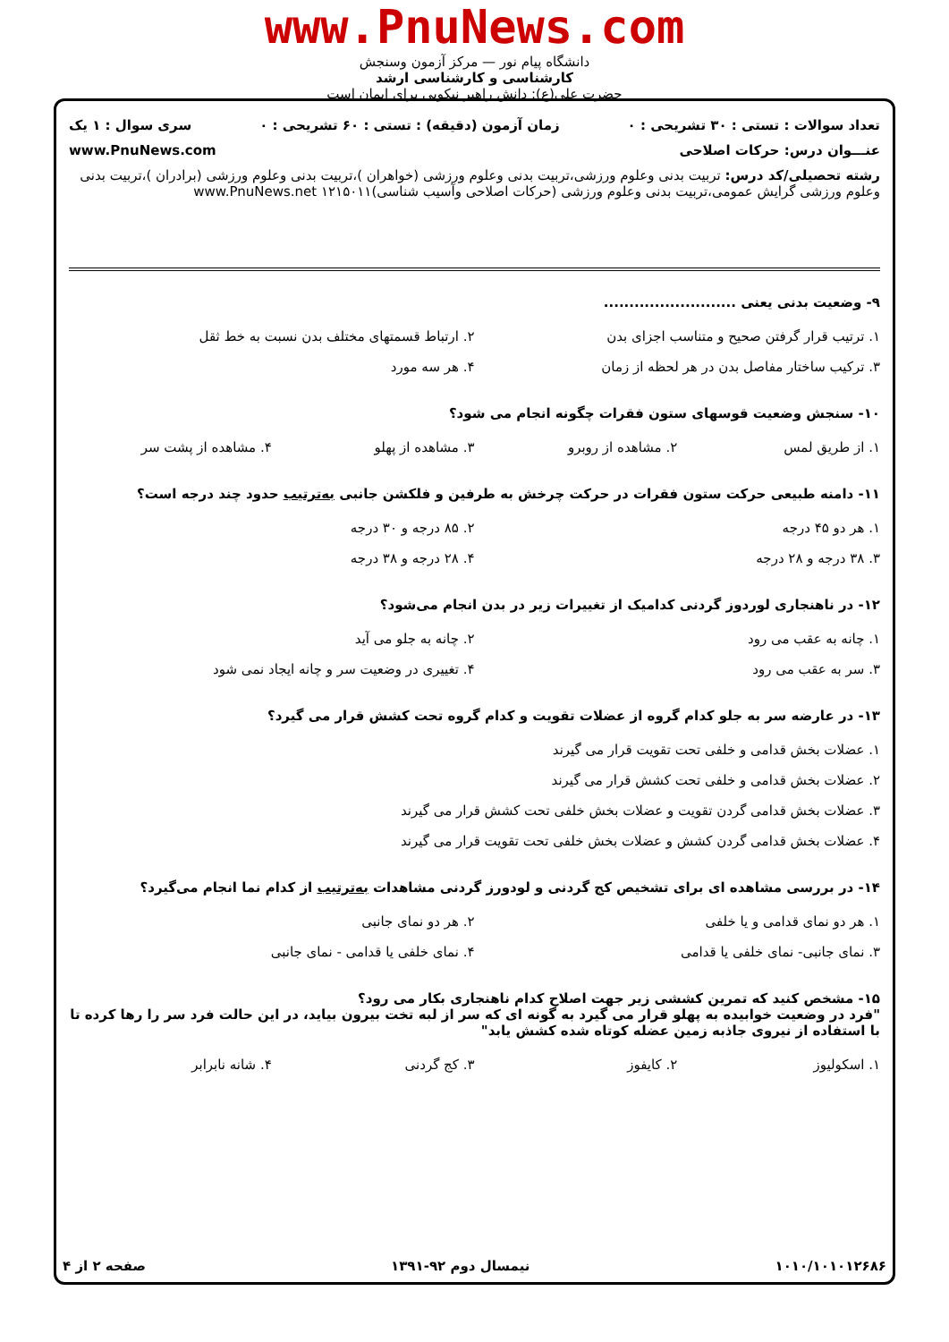www.PnuNews.com
دانشگاه پیام نور — مرکز آزمون وسنجش
کارشناسی و کارشناسی ارشد
حضرت علی(ع): دانش راهبر نیکویی برای ایمان است
تعداد سوالات : تستی : ۳۰ تشریحی : ۰ زمان آزمون (دقیقه) : تستی : ۶۰ تشریحی : ۰ سری سوال : ۱ یک
عنـــوان درس: حرکات اصلاحی www.PnuNews.com
رشته تحصیلی/کد درس: تربیت بدنی وعلوم ورزشی،تربیت بدنی وعلوم ورزشی (خواهران )،تربیت بدنی وعلوم ورزشی (برادران )،تربیت بدنی وعلوم ورزشی گرایش عمومی،تربیت بدنی وعلوم ورزشی (حرکات اصلاحی وآسیب شناسی)۱۲۱۵۰۱۱ www.PnuNews.net
۹- وضعیت بدنی یعنی ..........................
۱. ترتیب قرار گرفتن صحیح و متناسب اجزای بدن
۲. ارتباط قسمتهای مختلف بدن نسبت به خط ثقل
۳. ترکیب ساختار مفاصل بدن در هر لحظه از زمان
۴. هر سه مورد
۱۰- سنجش وضعیت قوسهای ستون فقرات چگونه انجام می شود؟
۱. از طریق لمس
۲. مشاهده از روبرو
۳. مشاهده از پهلو
۴. مشاهده از پشت سر
۱۱- دامنه طبیعی حرکت ستون فقرات در حرکت چرخش به طرفین و فلکشن جانبی به‌ترتیب حدود چند درجه است؟
۱. هر دو ۴۵ درجه
۲. ۸۵ درجه و ۳۰ درجه
۳. ۳۸ درجه و ۲۸ درجه
۴. ۲۸ درجه و ۳۸ درجه
۱۲- در ناهنجاری لوردوز گردنی کدامیک از تغییرات زیر در بدن انجام می‌شود؟
۱. چانه به عقب می رود
۲. چانه به جلو می آید
۳. سر به عقب می رود
۴. تغییری در وضعیت سر و چانه ایجاد نمی شود
۱۳- در عارضه سر به جلو کدام گروه از عضلات تقویت و کدام گروه تحت کشش قرار می گیرد؟
۱. عضلات بخش قدامی و خلفی تحت تقویت قرار می گیرند
۲. عضلات بخش قدامی و خلفی تحت کشش قرار می گیرند
۳. عضلات بخش قدامی گردن تقویت و عضلات بخش خلفی تحت کشش قرار می گیرند
۴. عضلات بخش قدامی گردن کشش و عضلات بخش خلفی تحت تقویت قرار می گیرند
۱۴- در بررسی مشاهده ای برای تشخیص کج گردنی و لودورز گردنی مشاهدات به‌ترتیب از کدام نما انجام می‌گیرد؟
۱. هر دو نمای قدامی و یا خلفی
۲. هر دو نمای جانبی
۳. نمای جانبی- نمای خلفی یا قدامی
۴. نمای خلفی یا قدامی - نمای جانبی
۱۵- مشخص کنید که تمرین کششی زیر جهت اصلاح کدام ناهنجاری بکار می رود؟
"فرد در وضعیت خوابیده به پهلو قرار می گیرد به گونه ای که سر از لبه تخت بیرون بیاید، در این حالت فرد سر را رها کرده تا با استفاده از نیروی جاذبه زمین عضله کوتاه شده کشش یابد"
۱. اسکولیوز
۲. کایفوز
۳. کج گردنی
۴. شانه نابرابر
۱۰۱۰/۱۰۱۰۱۲۶۸۶ نیمسال دوم ۹۲-۱۳۹۱ صفحه ۲ از ۴